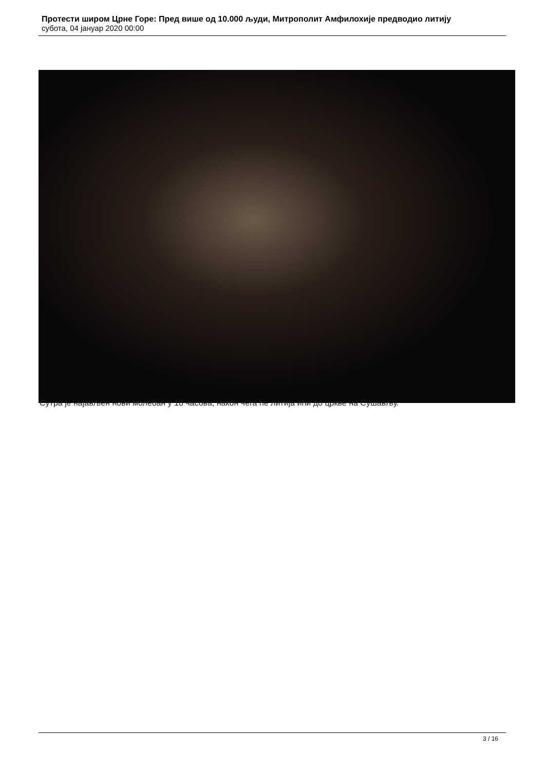Протести широм Црне Горе: Пред више од 10.000 људи, Митрополит Амфилохије предводио литију
субота, 04 јануар 2020 00:00
Сутра је најављен нови молебан у 18 часова, након чега ће литија ићи до цркве на Сушављу.
3 / 16